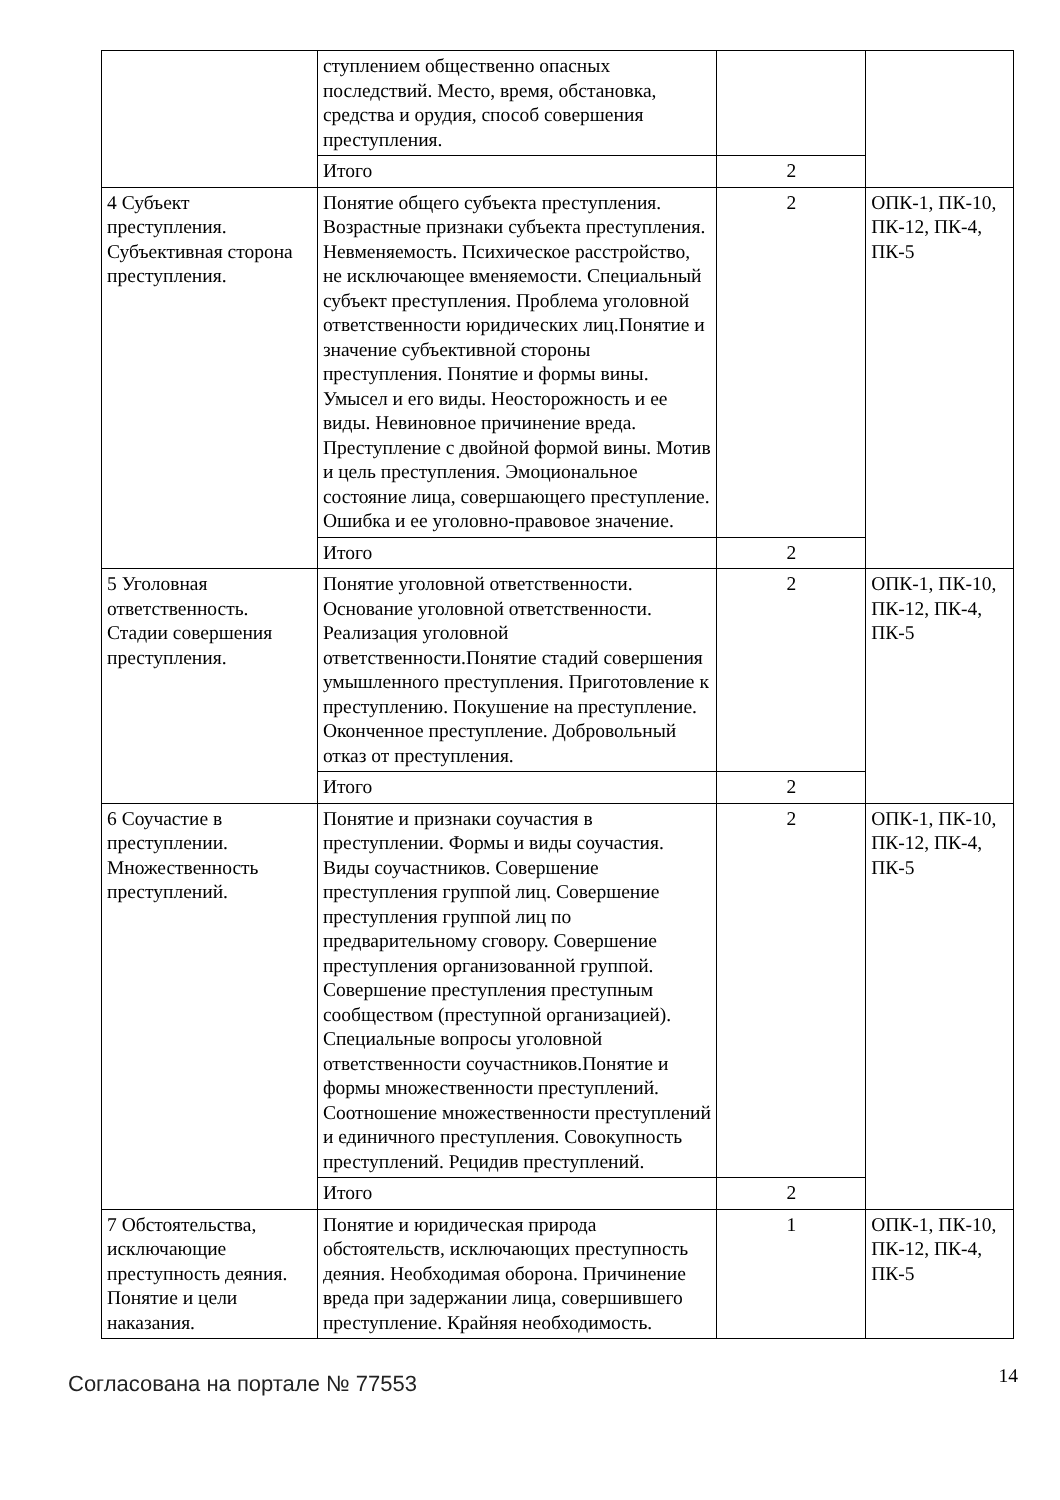| | ступлением общественно опасных последствий. Место, время, обстановка, средства и орудия, способ совершения преступления. | | |
| | Итого | 2 | |
| 4 Субъект преступления. Субъективная сторона преступления. | Понятие общего субъекта преступления. Возрастные признаки субъекта преступления. Невменяемость. Психическое расстройство, не исключающее вменяемости. Специальный субъект преступления. Проблема уголовной ответственности юридических лиц.Понятие и значение субъективной стороны преступления. Понятие и формы вины. Умысел и его виды. Неосторожность и ее виды. Невиновное причинение вреда. Преступление с двойной формой вины. Мотив и цель преступления. Эмоциональное состояние лица, совершающего преступление. Ошибка и ее уголовно-правовое значение. | 2 | ОПК-1, ПК-10, ПК-12, ПК-4, ПК-5 |
| | Итого | 2 | |
| 5 Уголовная ответственность. Стадии совершения преступления. | Понятие уголовной ответственности. Основание уголовной ответственности. Реализация уголовной ответственности.Понятие стадий совершения умышленного преступления. Приготовление к преступлению. Покушение на преступление. Оконченное преступление. Добровольный отказ от преступления. | 2 | ОПК-1, ПК-10, ПК-12, ПК-4, ПК-5 |
| | Итого | 2 | |
| 6 Соучастие в преступлении. Множественность преступлений. | Понятие и признаки соучастия в преступлении. Формы и виды соучастия. Виды соучастников. Совершение преступления группой лиц. Совершение преступления группой лиц по предварительному сговору. Совершение преступления организованной группой. Совершение преступления преступным сообществом (преступной организацией). Специальные вопросы уголовной ответственности соучастников.Понятие и формы множественности преступлений. Соотношение множественности преступлений и единичного преступления. Совокупность преступлений. Рецидив преступлений. | 2 | ОПК-1, ПК-10, ПК-12, ПК-4, ПК-5 |
| | Итого | 2 | |
| 7 Обстоятельства, исключающие преступность деяния. Понятие и цели наказания. | Понятие и юридическая природа обстоятельств, исключающих преступность деяния. Необходимая оборона. Причинение вреда при задержании лица, совершившего преступление. Крайняя необходимость. | 1 | ОПК-1, ПК-10, ПК-12, ПК-4, ПК-5 |
Согласована на портале № 77553 14